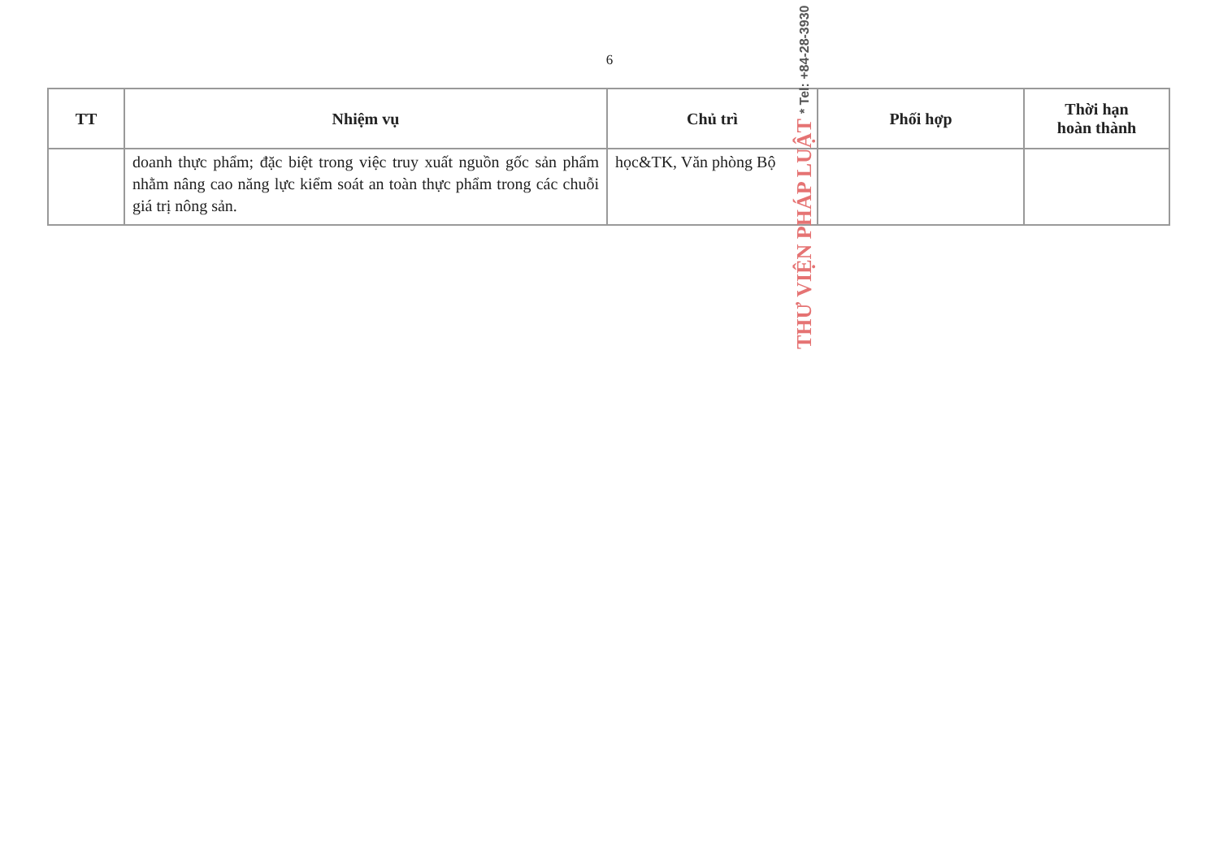6
| TT | Nhiệm vụ | Chủ trì | Phối hợp | Thời hạn hoàn thành |
| --- | --- | --- | --- | --- |
| | doanh thực phẩm; đặc biệt trong việc truy xuất nguồn gốc sản phẩm nhằm nâng cao năng lực kiểm soát an toàn thực phẩm trong các chuỗi giá trị nông sản. | học&TK, Văn phòng Bộ | | |
THƯ VIỆN PHÁP LUẬT * Tel: +84-28-3930